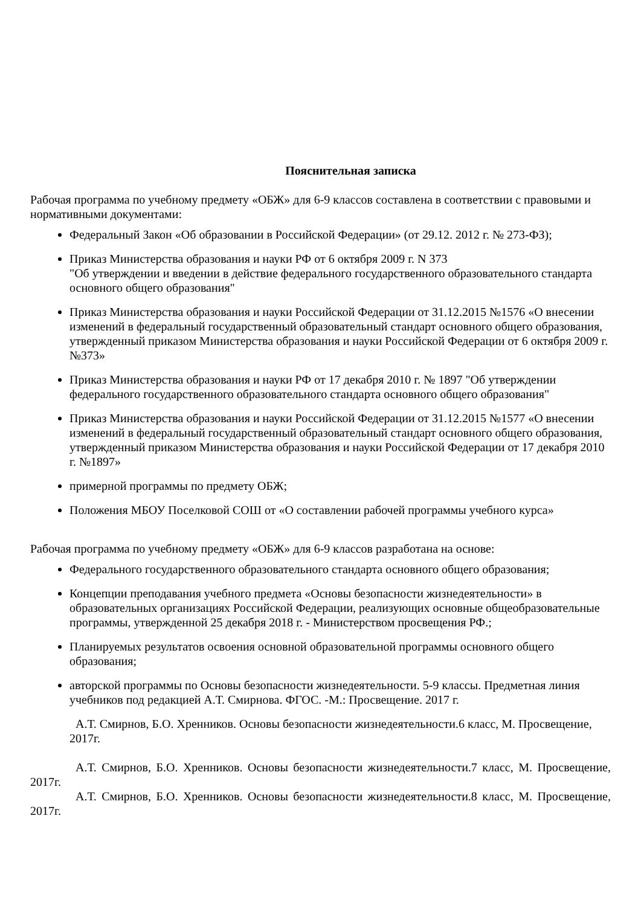Пояснительная записка
Рабочая программа по учебному предмету «ОБЖ» для 6-9 классов составлена в соответствии с правовыми и нормативными документами:
Федеральный Закон «Об образовании в Российской Федерации» (от 29.12. 2012 г. № 273-ФЗ);
Приказ Министерства образования и науки РФ от 6 октября 2009 г. N 373
"Об утверждении и введении в действие федерального государственного образовательного стандарта основного общего образования"
Приказ Министерства образования и науки Российской Федерации от 31.12.2015 №1576 «О внесении изменений в федеральный государственный образовательный стандарт основного общего образования, утвержденный приказом Министерства образования и науки Российской Федерации от 6 октября 2009 г. №373»
Приказ Министерства образования и науки РФ от 17 декабря 2010 г. № 1897 "Об утверждении федерального государственного образовательного стандарта основного общего образования"
Приказ Министерства образования и науки Российской Федерации от 31.12.2015 №1577 «О внесении изменений в федеральный государственный образовательный стандарт основного общего образования, утвержденный приказом Министерства образования и науки Российской Федерации от 17 декабря 2010 г. №1897»
примерной программы по предмету ОБЖ;
Положения МБОУ Поселковой СОШ от «О составлении рабочей программы учебного курса»
Рабочая программа по учебному предмету «ОБЖ» для 6-9 классов разработана на основе:
Федерального государственного образовательного стандарта основного общего образования;
Концепции преподавания учебного предмета «Основы безопасности жизнедеятельности» в образовательных организациях Российской Федерации, реализующих основные общеобразовательные программы, утвержденной 25 декабря 2018 г. - Министерством просвещения РФ.;
Планируемых результатов освоения основной образовательной программы основного общего образования;
авторской программы по Основы безопасности жизнедеятельности. 5-9 классы. Предметная линия учебников под редакцией А.Т. Смирнова. ФГОС. -М.: Просвещение. 2017 г.
А.Т. Смирнов, Б.О. Хренников. Основы безопасности жизнедеятельности.6 класс, М. Просвещение, 2017г.
А.Т. Смирнов, Б.О. Хренников. Основы безопасности жизнедеятельности.7 класс, М. Просвещение, 2017г.
А.Т. Смирнов, Б.О. Хренников. Основы безопасности жизнедеятельности.8 класс, М. Просвещение, 2017г.